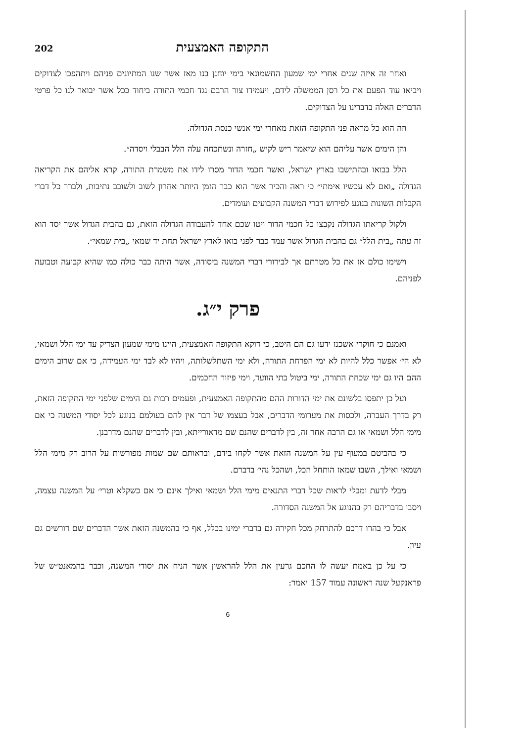התקופה האמצעית
202
ואחר זה איזה שנים אחרי ימי שמעון החשמונאי בימי יוחנן בנו מאז אשר שנו המתיונים פניהם ויתהפכו לצדוקים ויביאו עוד הפעם את כל רסן הממשלה לידם, ויעמידו צור הרבם נגד חכמי התורה ביחוד ככל אשר יבואר לנו כל פרטי הדברים האלה בדברינו על הצדוקים.
וזה הוא כל מראה פני התקופה הזאת מאחרי ימי אנשי כנסת הגדולה.
והן הימים אשר עליהם הוא שיאמר ריש לקיש „חזרה ונשתכחה עלה הלל הבבלי ויסדה״.
הלל בבואו ובהתישבו בארץ ישראל, ואשר חכמי הדור מסרו לידו את משמרת התורה, קרא אליהם את הקריאה הגדולה „ואם לא עכשיו אימתי״ כי ראה והכיר אשר הוא כבר הזמן היותר אחרון לשוב ולשובב נתיבות, ולברר כל דברי הקבלות השונות בנוגע לפירוש דברי המשנה הקבועים ועומדים.
ולקול קריאתו הגדולה נקבצו כל חכמי הדור ויטו שכם אחד להעבודה הגדולה הזאת, גם בהבית הגדול אשר יסד הוא זה עתה „בית הלל״ גם בהבית הגדול אשר עמד כבר לפני בואו לארץ ישראל תחת יד שמאי „בית שמאי״.
וישימו כולם אז את כל מטרתם אך לבירורי דברי המשנה ביסודה, אשר היתה כבר כולה כמו שהיא קבועה וטבועה לפניהם.
פרק י״ג.
ואמנם כי חוקרי אשכנז ידעו גם הם היטב, כי דוקא התקופה האמצעית, היינו מימי שמעון הצדיק עד ימי הלל ושמאי, לא הי׳ אפשר כלל להיות לא ימי הפרחת התורה, ולא ימי השתלשלותה, ויהיו לא לבד ימי העמידה, כי אם שרוב הימים ההם היו גם ימי שכחת התורה, ימי ביטול בתי הוועד, וימי פיזור החכמים.
ועל כן יתפסו בלשונם את ימי הדורות ההם מהתקופה האמצעית, ופעמים רבות גם הימים שלפני ימי התקופה הזאת, רק בדרך העברה, ולכסות את מערומי הדברים, אבל בעצמו של דבר אין להם בעולמם בנוגע לכל יסודי המשנה כי אם מימי הלל ושמאי או גם הרבה אחר זה, בין לדברים שהנם שם מדאורייתא, ובין לדברים שהנם מדרבנן.
כי בהביטם במעוף עין על המשנה הזאת אשר לקחו בידם, ובראותם שם שמות מפורשות על הרוב רק מימי הלל ושמאי ואילך, השבו שמאז הותחל הכל, ושהכל נהי׳ בדברם.
מבלי לדעת ומבלי לראות שכל דברי התנאים מימי הלל ושמאי ואילך אינם כי אם כשקלא וטרי׳ על המשנה עצמה, ויסבו בדבריהם רק בהנוגע אל המשנה הסדורה.
אבל כי בהרו דרכם להתרחק מכל חקירה גם בדברי ימינו בכלל, אף כי בהמשנה הזאת אשר הדברים שם דורשים גם עיון.
כי על כן באמת יעשה לו החכם גרעין את הלל להראשון אשר הניח את יסודי המשנה, וכבר בהמאנט״ש של פראנקעל שנה ראשונה עמוד 157 יאמר:
6